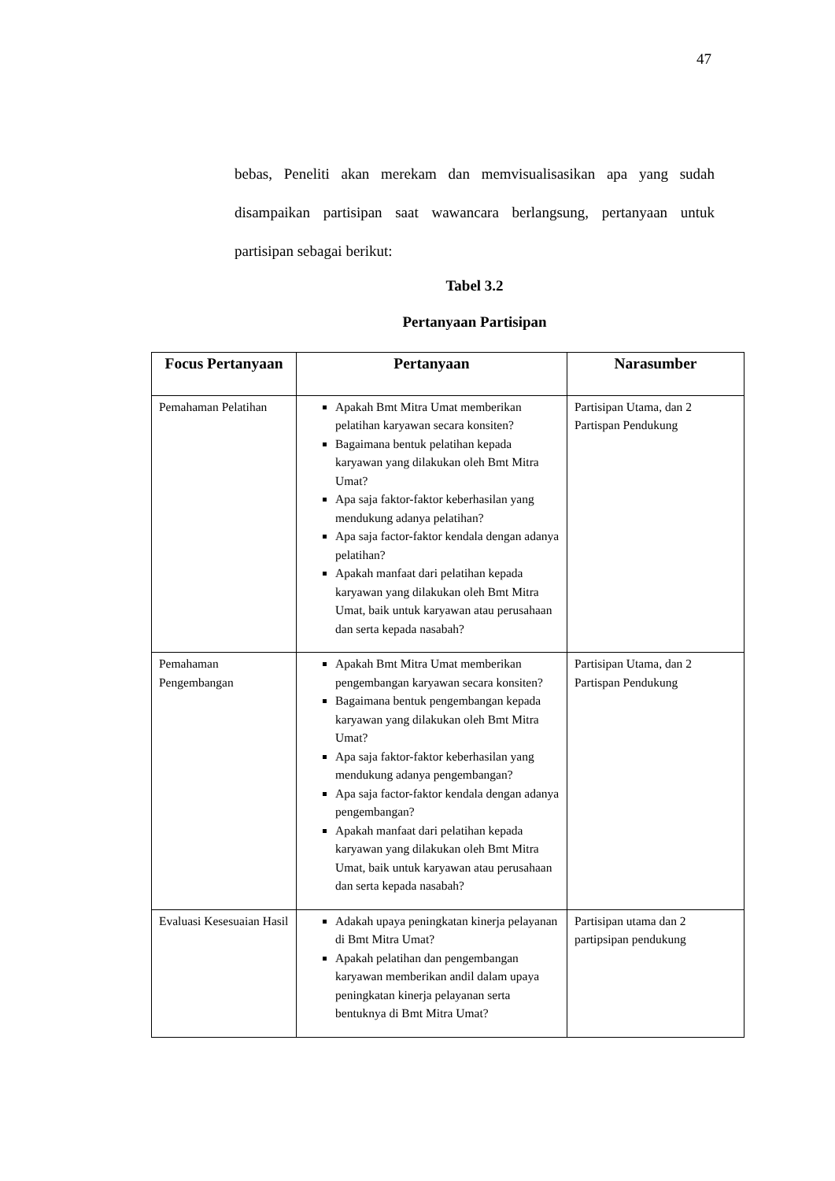47
bebas, Peneliti akan merekam dan memvisualisasikan apa yang sudah disampaikan partisipan saat wawancara berlangsung, pertanyaan untuk partisipan sebagai berikut:
Tabel 3.2
Pertanyaan Partisipan
| Focus Pertanyaan | Pertanyaan | Narasumber |
| --- | --- | --- |
| Pemahaman Pelatihan | Apakah Bmt Mitra Umat memberikan pelatihan karyawan secara konsiten? Bagaimana bentuk pelatihan kepada karyawan yang dilakukan oleh Bmt Mitra Umat? Apa saja faktor-faktor keberhasilan yang mendukung adanya pelatihan? Apa saja factor-faktor kendala dengan adanya pelatihan? Apakah manfaat dari pelatihan kepada karyawan yang dilakukan oleh Bmt Mitra Umat, baik untuk karyawan atau perusahaan dan serta kepada nasabah? | Partisipan Utama, dan 2 Partispan Pendukung |
| Pemahaman Pengembangan | Apakah Bmt Mitra Umat memberikan pengembangan karyawan secara konsiten? Bagaimana bentuk pengembangan kepada karyawan yang dilakukan oleh Bmt Mitra Umat? Apa saja faktor-faktor keberhasilan yang mendukung adanya pengembangan? Apa saja factor-faktor kendala dengan adanya pengembangan? Apakah manfaat dari pelatihan kepada karyawan yang dilakukan oleh Bmt Mitra Umat, baik untuk karyawan atau perusahaan dan serta kepada nasabah? | Partisipan Utama, dan 2 Partispan Pendukung |
| Evaluasi Kesesuaian Hasil | Adakah upaya peningkatan kinerja pelayanan di Bmt Mitra Umat? Apakah pelatihan dan pengembangan karyawan memberikan andil dalam upaya peningkatan kinerja pelayanan serta bentuknya di Bmt Mitra Umat? | Partisipan utama dan 2 partipsipan pendukung |